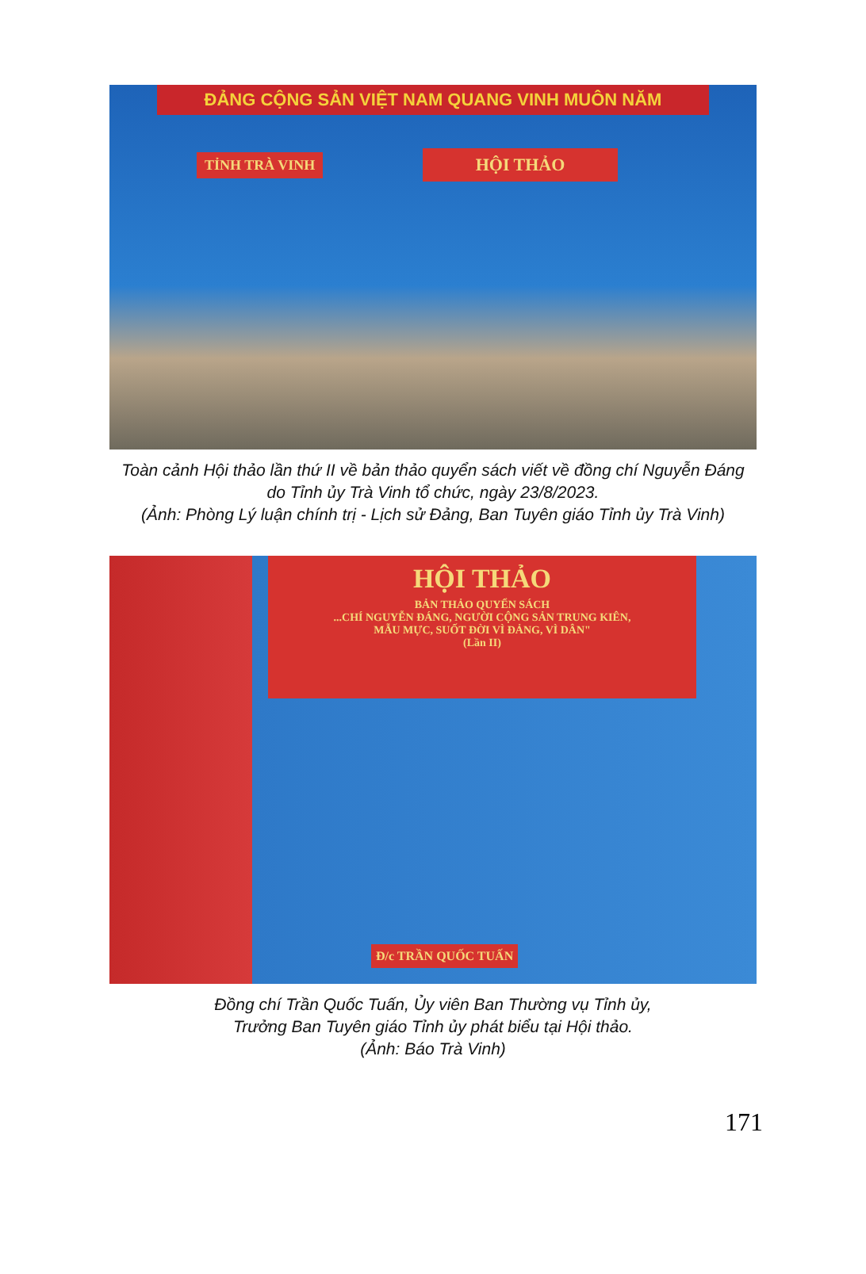ĐẢNG CỘNG SẢN VIỆT NAM QUANG VINH MUÔN NĂM
TỈNH TRÀ VINH HỘI THẢO
Toàn cảnh Hội thảo lần thứ II về bản thảo quyển sách viết về đồng chí Nguyễn Đáng
do Tỉnh ủy Trà Vinh tổ chức, ngày 23/8/2023.
(Ảnh: Phòng Lý luận chính trị - Lịch sử Đảng, Ban Tuyên giáo Tỉnh ủy Trà Vinh)
HỘI THẢO
BẢN THẢO QUYỂN SÁCH
...CHÍ NGUYỄN ĐÁNG, NGƯỜI CỘNG SẢN TRUNG KIÊN,
MẪU MỰC, SUỐT ĐỜI VÌ ĐẢNG, VÌ DÂN"
(Lần II)
Đ/c TRẦN QUỐC TUẤN
Đồng chí Trần Quốc Tuấn, Ủy viên Ban Thường vụ Tỉnh ủy,
Trưởng Ban Tuyên giáo Tỉnh ủy phát biểu tại Hội thảo.
(Ảnh: Báo Trà Vinh)
171